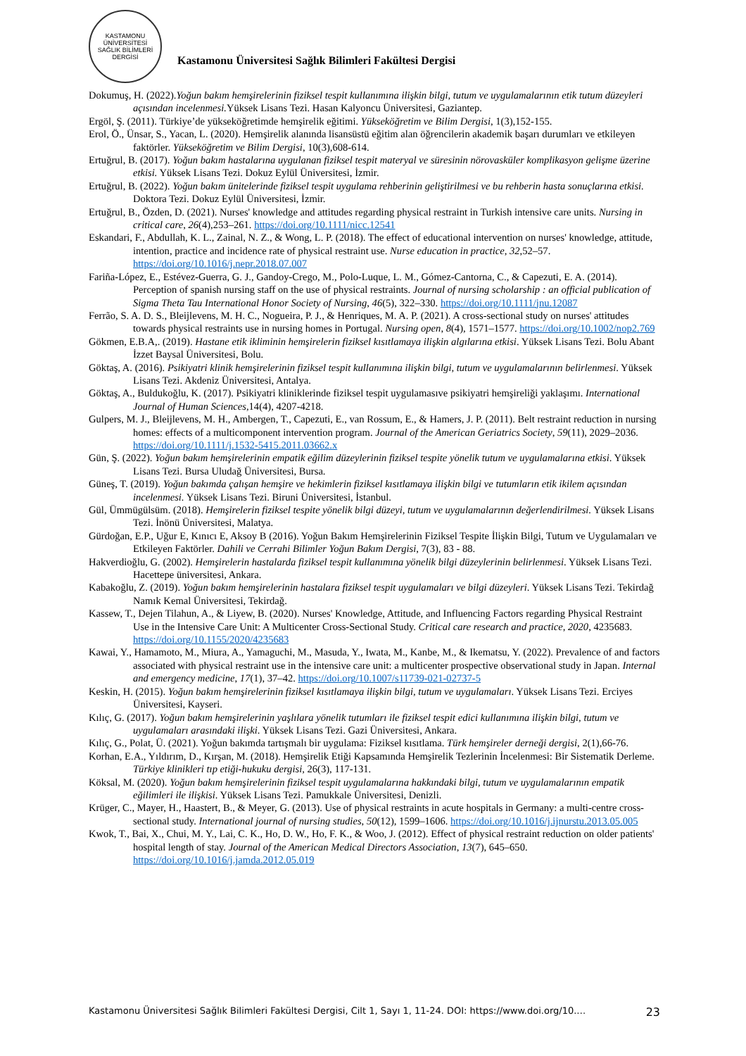KASTAMONU ÜNİVERSİTESİ
SAĞLIK BİLİMLERİ DERGİSİ
Kastamonu Üniversitesi Sağlık Bilimleri Fakültesi Dergisi
Dokumuş, H. (2022).Yoğun bakım hemşirelerinin fiziksel tespit kullanımına ilişkin bilgi, tutum ve uygulamalarının etik tutum düzeyleri açısından incelenmesi. Yüksek Lisans Tezi. Hasan Kalyoncu Üniversitesi, Gaziantep.
Ergöl, Ş. (2011). Türkiye’de yükseköğretimde hemşirelik eğitimi. Yükseköğretim ve Bilim Dergisi, 1(3),152-155.
Erol, Ö., Ünsar, S., Yacan, L. (2020). Hemşirelik alanında lisansüstü eğitim alan öğrencilerin akademik başarı durumları ve etkileyen faktörler. Yükseköğretim ve Bilim Dergisi, 10(3),608-614.
Ertuğrul, B. (2017). Yoğun bakım hastalarına uygulanan fiziksel tespit materyal ve süresinin nörovasküler komplikasyon gelişme üzerine etkisi. Yüksek Lisans Tezi. Dokuz Eylül Üniversitesi, İzmir.
Ertuğrul, B. (2022). Yoğun bakım ünitelerinde fiziksel tespit uygulama rehberinin geliştirilmesi ve bu rehberin hasta sonuçlarına etkisi. Doktora Tezi. Dokuz Eylül Üniversitesi, İzmir.
Ertuğrul, B., Özden, D. (2021). Nurses' knowledge and attitudes regarding physical restraint in Turkish intensive care units. Nursing in critical care, 26(4),253–261. https://doi.org/10.1111/nicc.12541
Eskandari, F., Abdullah, K. L., Zainal, N. Z., & Wong, L. P. (2018). The effect of educational intervention on nurses' knowledge, attitude, intention, practice and incidence rate of physical restraint use. Nurse education in practice, 32,52–57. https://doi.org/10.1016/j.nepr.2018.07.007
Fariña-López, E., Estévez-Guerra, G. J., Gandoy-Crego, M., Polo-Luque, L. M., Gómez-Cantorna, C., & Capezuti, E. A. (2014). Perception of spanish nursing staff on the use of physical restraints. Journal of nursing scholarship : an official publication of Sigma Theta Tau International Honor Society of Nursing, 46(5), 322–330. https://doi.org/10.1111/jnu.12087
Ferrão, S. A. D. S., Bleijlevens, M. H. C., Nogueira, P. J., & Henriques, M. A. P. (2021). A cross-sectional study on nurses' attitudes towards physical restraints use in nursing homes in Portugal. Nursing open, 8(4), 1571–1577. https://doi.org/10.1002/nop2.769
Gökmen, E.B.A,. (2019). Hastane etik ikliminin hemşirelerin fiziksel kısıtlamaya ilişkin algılarına etkisi. Yüksek Lisans Tezi. Bolu Abant İzzet Baysal Üniversitesi, Bolu.
Göktaş, A. (2016). Psikiyatri klinik hemşirelerinin fiziksel tespit kullanımına ilişkin bilgi, tutum ve uygulamalarının belirlenmesi. Yüksek Lisans Tezi. Akdeniz Üniversitesi, Antalya.
Göktaş, A., Buldukoğlu, K. (2017). Psikiyatri kliniklerinde fiziksel tespit uygulamasıve psikiyatri hemşireliği yaklaşımı. International Journal of Human Sciences, 14(4), 4207-4218.
Gulpers, M. J., Bleijlevens, M. H., Ambergen, T., Capezuti, E., van Rossum, E., & Hamers, J. P. (2011). Belt restraint reduction in nursing homes: effects of a multicomponent intervention program. Journal of the American Geriatrics Society, 59(11), 2029–2036. https://doi.org/10.1111/j.1532-5415.2011.03662.x
Gün, Ş. (2022). Yoğun bakım hemşirelerinin empatik eğilim düzeylerinin fiziksel tespite yönelik tutum ve uygulamalarına etkisi. Yüksek Lisans Tezi. Bursa Uludağ Üniversitesi, Bursa.
Güneş, T. (2019). Yoğun bakımda çalışan hemşire ve hekimlerin fiziksel kısıtlamaya ilişkin bilgi ve tutumların etik ikilem açısından incelenmesi. Yüksek Lisans Tezi. Biruni Üniversitesi, İstanbul.
Gül, Ümmügülsüm. (2018). Hemşirelerin fiziksel tespite yönelik bilgi düzeyi, tutum ve uygulamalarının değerlendirilmesi. Yüksek Lisans Tezi. İnönü Üniversitesi, Malatya.
Gürdoğan, E.P., Uğur E, Kınıcı E, Aksoy B (2016). Yoğun Bakım Hemşirelerinin Fiziksel Tespite İlişkin Bilgi, Tutum ve Uygulamaları ve Etkileyen Faktörler. Dahili ve Cerrahi Bilimler Yoğun Bakım Dergisi, 7(3), 83 - 88.
Hakverdioğlu, G. (2002). Hemşirelerin hastalarda fiziksel tespit kullanımına yönelik bilgi düzeylerinin belirlenmesi. Yüksek Lisans Tezi. Hacettepe üniversitesi, Ankara.
Kabakoğlu, Z. (2019). Yoğun bakım hemşirelerinin hastalara fiziksel tespit uygulamaları ve bilgi düzeyleri. Yüksek Lisans Tezi. Tekirdağ Namık Kemal Üniversitesi, Tekirdağ.
Kassew, T., Dejen Tilahun, A., & Liyew, B. (2020). Nurses' Knowledge, Attitude, and Influencing Factors regarding Physical Restraint Use in the Intensive Care Unit: A Multicenter Cross-Sectional Study. Critical care research and practice, 2020, 4235683. https://doi.org/10.1155/2020/4235683
Kawai, Y., Hamamoto, M., Miura, A., Yamaguchi, M., Masuda, Y., Iwata, M., Kanbe, M., & Ikematsu, Y. (2022). Prevalence of and factors associated with physical restraint use in the intensive care unit: a multicenter prospective observational study in Japan. Internal and emergency medicine, 17(1), 37–42. https://doi.org/10.1007/s11739-021-02737-5
Keskin, H. (2015). Yoğun bakım hemşirelerinin fiziksel kısıtlamaya ilişkin bilgi, tutum ve uygulamaları. Yüksek Lisans Tezi. Erciyes Üniversitesi, Kayseri.
Kılıç, G. (2017). Yoğun bakım hemşirelerinin yaşlılara yönelik tutumları ile fiziksel tespit edici kullanımına ilişkin bilgi, tutum ve uygulamaları arasındaki ilişki. Yüksek Lisans Tezi. Gazi Üniversitesi, Ankara.
Kılıç, G., Polat, Ü. (2021). Yoğun bakımda tartışmalı bir uygulama: Fiziksel kısıtlama. Türk hemşireler derneği dergisi, 2(1),66-76.
Korhan, E.A., Yıldırım, D., Kırşan, M. (2018). Hemşirelik Etiği Kapsamında Hemşirelik Tezlerinin İncelenmesi: Bir Sistematik Derleme. Türkiye klinikleri tıp etiği-hukuku dergisi, 26(3), 117-131.
Köksal, M. (2020). Yoğun bakım hemşirelerinin fiziksel tespit uygulamalarına hakkındaki bilgi, tutum ve uygulamalarının empatik eğilimleri ile ilişkisi. Yüksek Lisans Tezi. Pamukkale Üniversitesi, Denizli.
Krüger, C., Mayer, H., Haastert, B., & Meyer, G. (2013). Use of physical restraints in acute hospitals in Germany: a multi-centre cross-sectional study. International journal of nursing studies, 50(12), 1599–1606. https://doi.org/10.1016/j.ijnurstu.2013.05.005
Kwok, T., Bai, X., Chui, M. Y., Lai, C. K., Ho, D. W., Ho, F. K., & Woo, J. (2012). Effect of physical restraint reduction on older patients' hospital length of stay. Journal of the American Medical Directors Association, 13(7), 645–650. https://doi.org/10.1016/j.jamda.2012.05.019
Kastamonu Üniversitesi Sağlık Bilimleri Fakültesi Dergisi, Cilt 1, Sayı 1, 11-24. DOI: https://www.doi.org/10.… 23